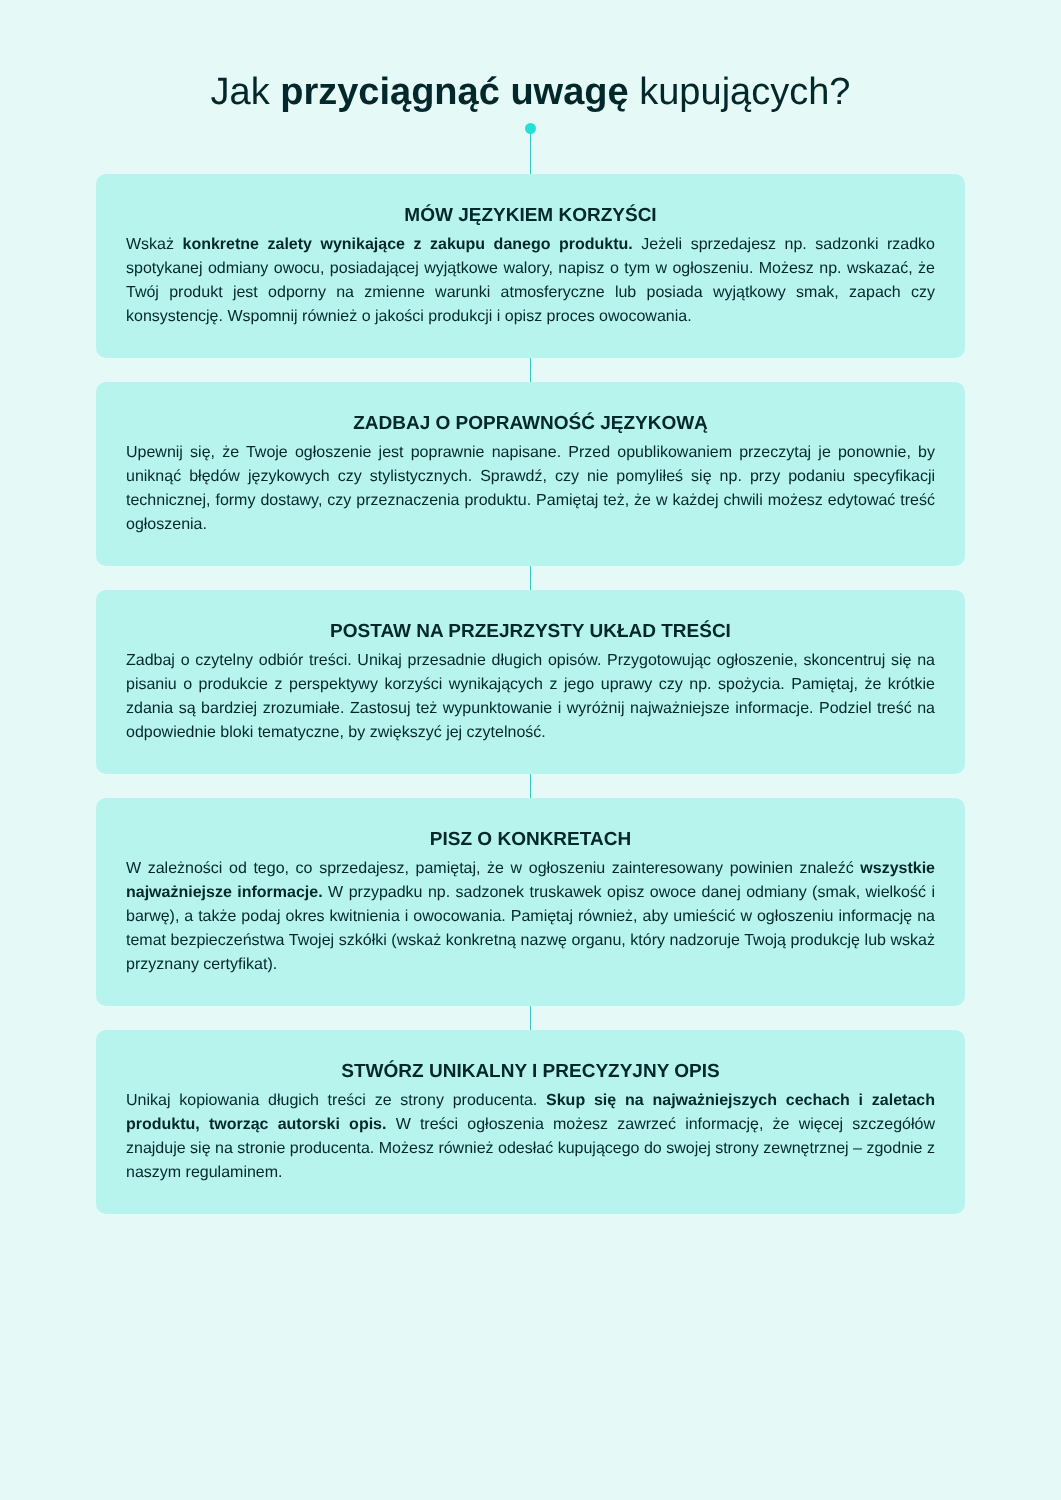Jak przyciągnąć uwagę kupujących?
MÓW JĘZYKIEM KORZYŚCI
Wskaż konkretne zalety wynikające z zakupu danego produktu. Jeżeli sprzedajesz np. sadzonki rzadko spotykanej odmiany owocu, posiadającej wyjątkowe walory, napisz o tym w ogłoszeniu. Możesz np. wskazać, że Twój produkt jest odporny na zmienne warunki atmosferyczne lub posiada wyjątkowy smak, zapach czy konsystencję. Wspomnij również o jakości produkcji i opisz proces owocowania.
ZADBAJ O POPRAWNOŚĆ JĘZYKOWĄ
Upewnij się, że Twoje ogłoszenie jest poprawnie napisane. Przed opublikowaniem przeczytaj je ponownie, by uniknąć błędów językowych czy stylistycznych. Sprawdź, czy nie pomyliłeś się np. przy podaniu specyfikacji technicznej, formy dostawy, czy przeznaczenia produktu. Pamiętaj też, że w każdej chwili możesz edytować treść ogłoszenia.
POSTAW NA PRZEJRZYSTY UKŁAD TREŚCI
Zadbaj o czytelny odbiór treści. Unikaj przesadnie długich opisów. Przygotowując ogłoszenie, skoncentruj się na pisaniu o produkcie z perspektywy korzyści wynikających z jego uprawy czy np. spożycia. Pamiętaj, że krótkie zdania są bardziej zrozumiałe. Zastosuj też wypunktowanie i wyróżnij najważniejsze informacje. Podziel treść na odpowiednie bloki tematyczne, by zwiększyć jej czytelność.
PISZ O KONKRETACH
W zależności od tego, co sprzedajesz, pamiętaj, że w ogłoszeniu zainteresowany powinien znaleźć wszystkie najważniejsze informacje. W przypadku np. sadzonek truskawek opisz owoce danej odmiany (smak, wielkość i barwę), a także podaj okres kwitnienia i owocowania. Pamiętaj również, aby umieścić w ogłoszeniu informację na temat bezpieczeństwa Twojej szkółki (wskaż konkretną nazwę organu, który nadzoruje Twoją produkcję lub wskaż przyznany certyfikat).
STWÓRZ UNIKALNY I PRECYZYJNY OPIS
Unikaj kopiowania długich treści ze strony producenta. Skup się na najważniejszych cechach i zaletach produktu, tworząc autorski opis. W treści ogłoszenia możesz zawrzeć informację, że więcej szczegółów znajduje się na stronie producenta. Możesz również odesłać kupującego do swojej strony zewnętrznej – zgodnie z naszym regulaminem.